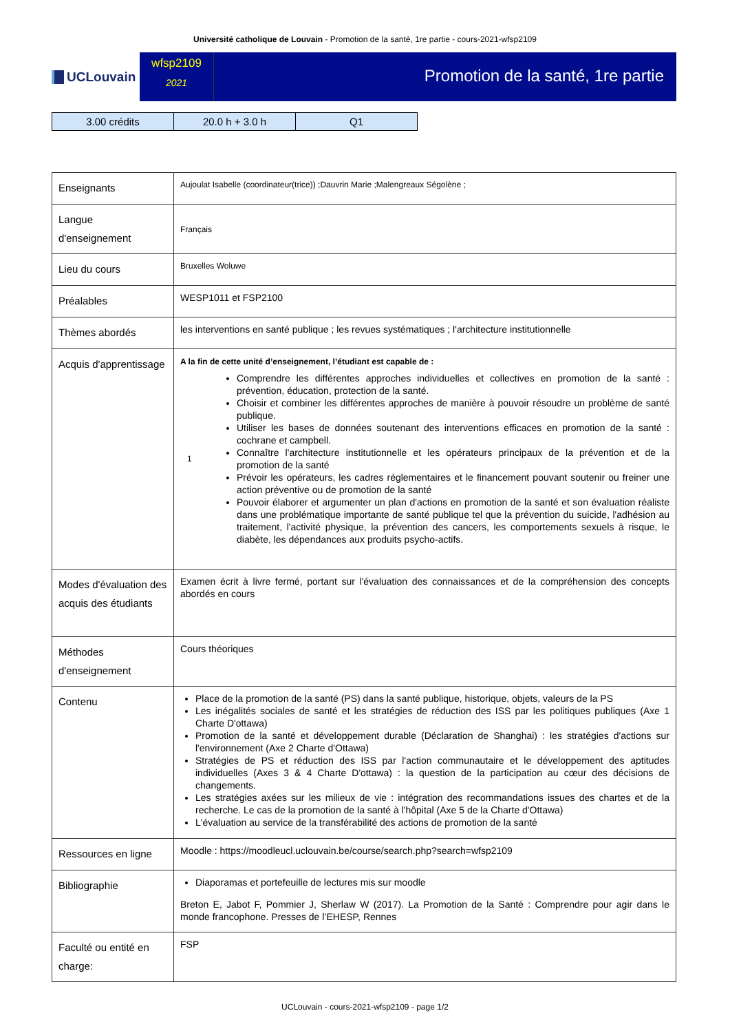Université catholique de Louvain - Promotion de la santé, 1re partie - cours-2021-wfsp2109
UCLouvain
wfsp2109
2021
Promotion de la santé, 1re partie
| 3.00 crédits | 20.0 h + 3.0 h | Q1 |
| Enseignants | Aujoulat Isabelle (coordinateur(trice)) ;Dauvrin Marie ;Malengreaux Ségolène ; |
| Langue d'enseignement | Français |
| Lieu du cours | Bruxelles Woluwe |
| Préalables | WESP1011 et FSP2100 |
| Thèmes abordés | les interventions en santé publique ; les revues systématiques ; l'architecture institutionnelle |
| Acquis d'apprentissage | A la fin de cette unité d’enseignement, l’étudiant est capable de : 1 Comprendre les différentes approches individuelles et collectives en promotion de la santé : prévention, éducation, protection de la santé. Choisir et combiner les différentes approches de manière à pouvoir résoudre un problème de santé publique. Utiliser les bases de données soutenant des interventions efficaces en promotion de la santé : cochrane et campbell. Connaître l'architecture institutionnelle et les opérateurs principaux de la prévention et de la promotion de la santé Prévoir les opérateurs, les cadres réglementaires et le financement pouvant soutenir ou freiner une action préventive ou de promotion de la santé Pouvoir élaborer et argumenter un plan d'actions en promotion de la santé et son évaluation réaliste dans une problématique importante de santé publique tel que la prévention du suicide, l'adhésion au traitement, l'activité physique, la prévention des cancers, les comportements sexuels à risque, le diabète, les dépendances aux produits psycho-actifs. |
| Modes d'évaluation des acquis des étudiants | Examen écrit à livre fermé, portant sur l'évaluation des connaissances et de la compréhension des concepts abordés en cours |
| Méthodes d'enseignement | Cours théoriques |
| Contenu | Place de la promotion de la santé (PS) dans la santé publique, historique, objets, valeurs de la PS Les inégalités sociales de santé et les stratégies de réduction des ISS par les politiques publiques (Axe 1 Charte D'ottawa) Promotion de la santé et développement durable (Déclaration de Shanghai) : les stratégies d'actions sur l'environnement (Axe 2 Charte d'Ottawa) Stratégies de PS et réduction des ISS par l'action communautaire et le développement des aptitudes individuelles (Axes 3 & 4 Charte D'ottawa) : la question de la participation au cœur des décisions de changements. Les stratégies axées sur les milieux de vie : intégration des recommandations issues des chartes et de la recherche. Le cas de la promotion de la santé à l'hôpital (Axe 5 de la Charte d'Ottawa) L'évaluation au service de la transférabilité des actions de promotion de la santé |
| Ressources en ligne | Moodle : https://moodleucl.uclouvain.be/course/search.php?search=wfsp2109 |
| Bibliographie | Diaporamas et portefeuille de lectures mis sur moodle Breton E, Jabot F, Pommier J, Sherlaw W (2017). La Promotion de la Santé : Comprendre pour agir dans le monde francophone. Presses de l’EHESP, Rennes |
| Faculté ou entité en charge: | FSP |
UCLouvain - cours-2021-wfsp2109 - page 1/2